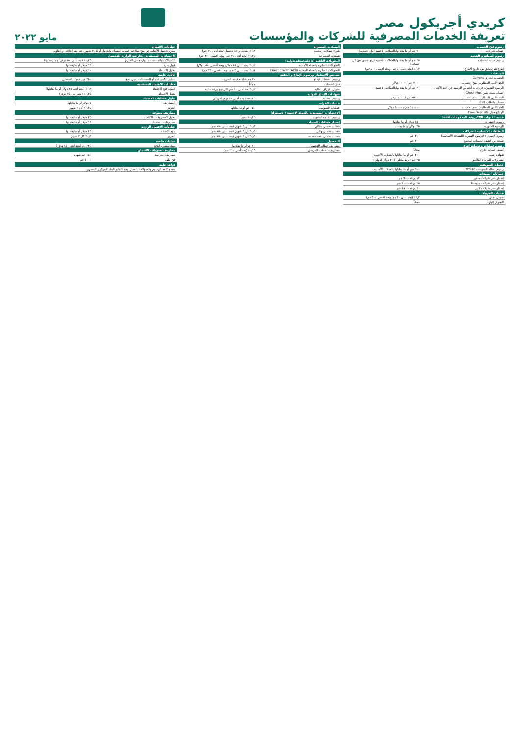كريدي أجريكول مصر
تعريفة الخدمات المصرفية للشركات والمؤسسات
مايو ٢٠٢٢
| رسوم فتح الحساب | |
| --- | --- |
| حساب شركات | ٧٠ جم أو ما يعادلها بالعملات الأجنبية (لكل حساب) |
| رسوم الصيانة و الخدمة | |
| رسوم صيانة الحساب | ٤٥ جم أو ما يعادلها بالعملات الأجنبية (ربع سنوي عن كل حساب) |
| إيداع نقدي يحق بوم تاريخ الإيداع | ٠٫٣٪ (بحد أدنى ٥٠ جم، وبحد أقصى ٥٠٠ جم) |
| المنتجات | |
| الحساب الجاري Current | |
| الحد الأدنى المطلوب لفتح الحساب | ٣٠٠٠ جم / ١٠٠٠ دولار |
| الرسوم الشهرية في حالة انخفاض الرصيد عن الحد الأدنى | ٣٠ جم أو ما يعادلها بالعملات الأجنبية |
| حساب شيك بلس Check Plus | |
| الحد الأدنى المطلوب لفتح الحساب | ٢٥٠٠٠ جم / ١٠٠٠ دولار |
| حساب بالطلب Call | |
| الحد الأدنى المطلوب لفتح الحساب | ١٠٠٠٠٠ جم / ٣٠٠٠٠ دولار |
| الودائع لأجل Time Deposits | |
| خدمة القنوات الإلكترونية المدفوعات banki | |
| رسوم الاشتراك | ١٥٠ دولار أو ما يعادلها |
| الرسوم الشهرية | ٣٥ دولار أو ما يعادلها |
| البطاقات الائتمانية للشركات | |
| رسوم الإصدار / الرسوم السنوية (للبطاقة الأساسية) | ٣٠٠ جم |
| نسخة من كشف الحساب المجمع | ٣٠٠ جم |
| رسوم عمليات وخدمات أخرى | |
| كشف حساب جاري | مجاناً |
| شهادة رصيد | ٢٠٠ جم أو ما يعادلها بالعملات الأجنبية |
| مصروفات البريد / الفاكس | ٢٥ جم (بريد محلي) / ٣٠ دولار (دولي) |
| خدمات السويفت | |
| رسوم رسالة السويفت MT940 | ٩٠٠ جم أو ما يعادلها بالعملات الأجنبية |
| حسابات الشيكات | |
| إصدار دفتر شيكات صغير | ١٢ ورقة - ٦٠ جم |
| إصدار دفتر شيكات متوسط | ٢٥ ورقة - ١٠٠ جم |
| إصدار دفتر شيكات كبير | ٥٠ ورقة - ١٨٠ جم |
| خدمات التحويلات | |
| تحويل محلي | ٠٫٢٪ (بحد أدنى ٣٠ جم وبحد أقصى ٣٠٠ جم) |
| التحويل الوارد | مجاناً |
| الشيكات المشتراة | |
| --- | --- |
| شراء شيكات - محلية | ٠٫٢٪ مقدماً، و ٥٪ تحصيل (بحد أدنى ٣٠ جم) |
| شيكات المصرفية | ٠٫٢٥٪ (بحد أدنى ٣٥ جم، وبحد أقصى ٢٠٠ جم) |
| التحويلات التلقية (داخلية/محلية/دولية) | |
| التحويلات الصادرة بالعملة الأجنبية | ٠٫٢٪ (بحد أدنى ١٥ دولار، وبحد أقصى ١٥٠ دولار) |
| التحويلات الصادرة بالعملة المحلية Direct Credit (ACH) | ٠٫١٪ (بحد أدنى ٣ جم، وبحد أقصى ٢٥٠ جم) |
| صناديق الاستثمار ورسوم الإيداع و الحفظ | |
| رسوم الحفظ والإيداع | ٢٠ جم شاملة قيمة الضريبة |
| فتح الحساب | مجاناً |
| تحويل الأوراق المالية | ٠٫٢٪ بحد أدنى ١٠ جم لكل نوع ورقة مالية |
| شهادات الإيداع الدولية | |
| رسوم العملية | ٠٫٠٠٢٥٪ بحد أدنى ٣٠ دولار أمريكي |
| خدمات الخزانة | |
| عمليات السويفت | ١٥٠ جم أو ما يعادلها |
| الاعتمادات المستندية بالعملة الأجنبية (الاستيراد) | |
| رسوم الخدمة السنوية | ٠٫٢٥٪ سنوياً |
| إصدار خطابات الضمان | |
| خطاب ضمان ابتدائي | ٠٫٣٪ كل ٣ شهور (بحد أدنى ١٥٠ جم) |
| خطاب ضمان نهائي | ٠٫٥٪ كل ٣ شهور (بحد أدنى ١٥٠ جم) |
| خطاب ضمان دفعة مقدمة | ٠٫٥٪ كل ٣ شهور (بحد أدنى ١٥٠ جم) |
| التحصيل | |
| مصاريف خطاب التحصيل | ٧٠ جم أو ما يعادلها |
| مصاريف الخطاب المرسل | ٠٫١٥٪ (بحد أدنى ٢١٠ جم) |
| خطابات الائتمان | |
| --- | --- |
| يمكن تحصيل الأتعاب عن منح صلاحية خطاب الضمان بالكامل أو كل ٣ شهور حتى يتم إعادته أو الغاؤه. | |
| الاعتمادات المستندية الخارجية الواردة للتحصيل | |
| الكمبيالات والمستندات الواردة من الخارج | ٠٫٢٥٪ (بحد أدنى ٥٠ دولار أو ما يعادلها) |
| قبول وارد | ١٥ دولار أو ما يعادلها |
| تعديل الاعتماد | ١٠ دولار أو ما يعادلها |
| حالات خاصة | |
| تسليم الكمبيالات أو المستندات بدون دفع | ٥٠٪ من عمولة التحصيل |
| خطابات الاعتماد المستندية | |
| عمولة فتح الاعتماد | ٠٫٣٪ (بحد أدنى ٣٥ دولار أو ما يعادلها) |
| تعديل الاعتماد | ٠٫٢٥٪ (بحد أدنى ٣٥ دولار) |
| تداول خطابات الاعتماد | |
| المصاريف | ٧ دولار أو ما يعادلها |
| التعزيز | ٠٫٢٥٪ كل ٣ شهور |
| مصاريف متنوعة | |
| تعديل كمصروفات الاعتماد | ٢٥ دولار أو ما يعادلها |
| مصروفات التحصيل | ١٥ دولار أو ما يعادلها |
| خطابات الاعتماد الواردة | |
| تبليغ الاعتماد | ٢٥ دولار أو ما يعادلها |
| التعزيز | ٠٫٣٪ كل ٣ شهور |
| عمليات خاصة | |
| شيك مقبول الدفع | ٠٫٢٢٥٪ (بحد أدنى ١٥٠ دولار) |
| مصاريف تسهيلات الائتمان | |
| مصاريف الدراسة | ١٥٠ جم شهرياً |
| فتح ملف | ١٠٠٠ جم |
| قواعد عامة | |
| تخضع كافة الرسوم والعمولات للتعديل وفقاً للوائح البنك المركزي المصري. | |